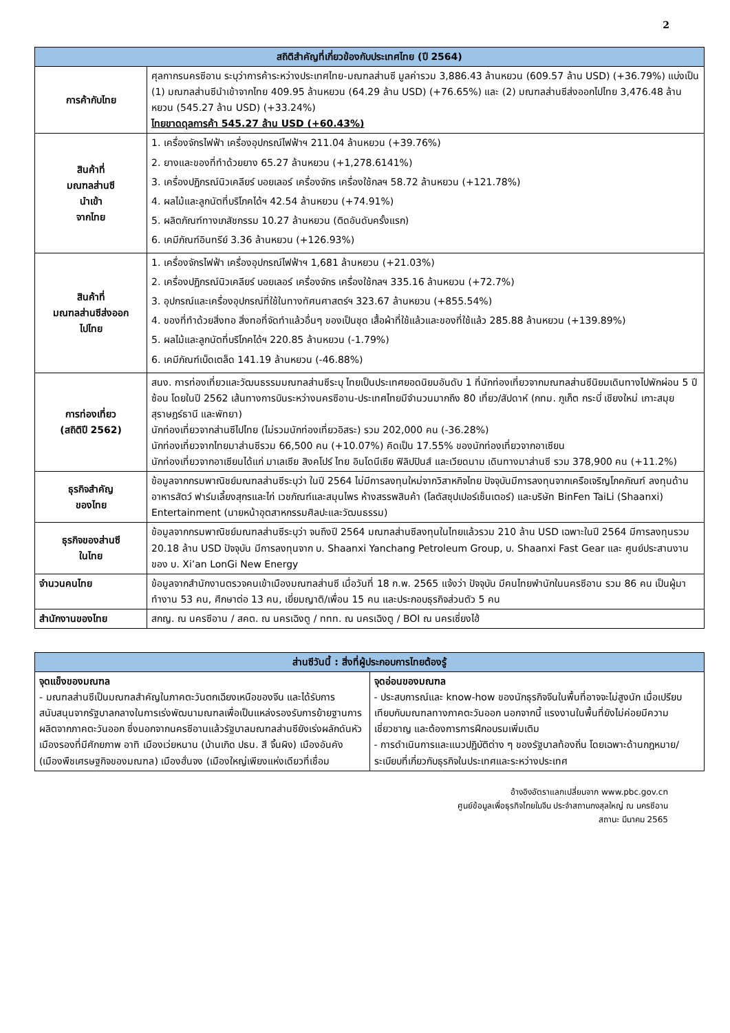2
| สถิติสำคัญที่เกี่ยวข้องกับประเทศไทย (ปี 2564) | |
| --- | --- |
| การค้ากับไทย | ศุลกากรนครซีอาน ระบุว่าการค้าระหว่างประเทศไทย-มณฑลส่านซี มูลค่ารวม 3,886.43 ล้านหยวน (609.57 ล้าน USD) (+36.79%) แบ่งเป็น (1) มณฑลส่านซีนำเข้าจากไทย 409.95 ล้านหยวน (64.29 ล้าน USD) (+76.65%) และ (2) มณฑลส่านซีส่งออกไปไทย 3,476.48 ล้านหยวน (545.27 ล้าน USD) (+33.24%) ไทยขาดดุลการค้า 545.27 ล้าน USD (+60.43%) |
| สินค้าที่ มณฑลส่านซี นำเข้า จากไทย | 1. เครื่องจักรไฟฟ้า เครื่องอุปกรณ์ไฟฟ้าฯ 211.04 ล้านหยวน (+39.76%) 2. ยางและของที่ทำด้วยยาง 65.27 ล้านหยวน (+1,278.6141%) 3. เครื่องปฏิกรณ์นิวเคลียร์ บอยเลอร์ เครื่องจักร เครื่องใช้กลฯ 58.72 ล้านหยวน (+121.78%) 4. ผลไม้และลูกนัตที่บริโภคได้ฯ 42.54 ล้านหยวน (+74.91%) 5. ผลิตภัณฑ์ทางเภสัชกรรม 10.27 ล้านหยวน (ติดอันดับครั้งแรก) 6. เคมีภัณฑ์อินทรีย์ 3.36 ล้านหยวน (+126.93%) |
| สินค้าที่ มณฑลส่านซีส่งออก ไปไทย | 1. เครื่องจักรไฟฟ้า เครื่องอุปกรณ์ไฟฟ้าฯ 1,681 ล้านหยวน (+21.03%) 2. เครื่องปฏิกรณ์นิวเคลียร์ บอยเลอร์ เครื่องจักร เครื่องใช้กลฯ 335.16 ล้านหยวน (+72.7%) 3. อุปกรณ์และเครื่องอุปกรณ์ที่ใช้ในทางทัศนศาสตร์ฯ 323.67 ล้านหยวน (+855.54%) 4. ของที่ทำด้วยสิ่งทอ สิ่งทอที่จัดทำแล้วอื่นๆ ของเป็นชุด เสื้อผ้าที่ใช้แล้วและของที่ใช้แล้ว 285.88 ล้านหยวน (+139.89%) 5. ผลไม้และลูกนัตที่บริโภคได้ฯ 220.85 ล้านหยวน (-1.79%) 6. เคมีภัณฑ์เบ็ดเตล็ด 141.19 ล้านหยวน (-46.88%) |
| การท่องเที่ยว (สถิติปี 2562) | สนง. การท่องเที่ยวและวัฒนธรรมมณฑลส่านซีระบุ ไทยเป็นประเทศยอดนิยมอันดับ 1 ที่นักท่องเที่ยวจากมณฑลส่านซีนิยมเดินทางไปพักผ่อน 5 ปีซ้อน โดยในปี 2562 เส้นทางการบินระหว่างนครซีอาน-ประเทศไทยมีจำนวนมากถึง 80 เที่ยว/สัปดาห์ (กทม. ภูเก็ต กระบี่ เชียงใหม่ เกาะสมุย สุราษฎร์ธานี และพัทยา) นักท่องเที่ยวจากส่านซีไปไทย (ไม่รวมนักท่องเที่ยวอิสระ) รวม 202,000 คน (-36.28%) นักท่องเที่ยวจากไทยมาส่านซีรวม 66,500 คน (+10.07%) คิดเป็น 17.55% ของนักท่องเที่ยวจากอาเซียน นักท่องเที่ยวจากอาเซียนได้แก่ มาเลเซีย สิงคโปร์ ไทย อินโดนีเซีย ฟิลิปปินส์ และเวียดนาม เดินทางมาส่านซี รวม 378,900 คน (+11.2%) |
| ธุรกิจสำคัญ ของไทย | ข้อมูลจากกรมพาณิชย์มณฑลส่านซีระบุว่า ในปี 2564 ไม่มีการลงทุนใหม่จากวิสาหกิจไทย ปัจจุบันมีการลงทุนจากเครือเจริญโภคภัณฑ์ ลงทุนด้านอาหารสัตว์ ฟาร์มเลี้ยงสุกรและไก่ เวชภัณฑ์และสมุนไพร ห้างสรรพสินค้า (โลตัสซุปเปอร์เซ็นเตอร์) และบริษัท BinFen TaiLi (Shaanxi) Entertainment (นายหน้าอุตสาหกรรมศิลปะและวัฒนธรรม) |
| ธุรกิจของส่านซี ในไทย | ข้อมูลจากกรมพาณิชย์มณฑลส่านซีระบุว่า จนถึงปี 2564 มณฑลส่านซีลงทุนในไทยแล้วรวม 210 ล้าน USD เฉพาะในปี 2564 มีการลงทุนรวม 20.18 ล้าน USD ปัจจุบัน มีการลงทุนจาก บ. Shaanxi Yanchang Petroleum Group, บ. Shaanxi Fast Gear และ ศูนย์ประสานงานของ บ. Xi’an LonGi New Energy |
| จำนวนคนไทย | ข้อมูลจากสำนักงานตรวจคนเข้าเมืองมณฑลส่านซี เมื่อวันที่ 18 ก.พ. 2565 แจ้งว่า ปัจจุบัน มีคนไทยพำนักในนครซีอาน รวม 86 คน เป็นผู้มาทำงาน 53 คน, ศึกษาต่อ 13 คน, เยี่ยมญาติ/เพื่อน 15 คน และประกอบธุรกิจส่วนตัว 5 คน |
| สำนักงานของไทย | สกญ. ณ นครซีอาน / สคต. ณ นครเฉิงตู / ททท. ณ นครเฉิงตู / BOI ณ นครเซี่ยงไฮ้ |
| ส่านซีวันนี้ : สิ่งที่ผู้ประกอบการไทยต้องรู้ | |
| --- | --- |
| จุดแข็งของมณฑล - มณฑลส่านซีเป็นมณฑลสำคัญในภาคตะวันตกเฉียงเหนือของจีน และได้รับการสนับสนุนจากรัฐบาลกลางในการเร่งพัฒนามณฑลเพื่อเป็นแหล่งรองรับการย้ายฐานการผลิตจากภาคตะวันออก ซึ่งนอกจากนครซีอานแล้วรัฐบาลมณฑลส่านซียังเร่งผลักดันหัวเมืองรองที่มีศักยภาพ อาทิ เมืองเว่ยหนาน (บ้านเกิด ปธน. สี จิ้นผิง) เมืองอันคัง (เมืองพืชเศรษฐกิจของมณฑล) เมืองฮั่นจง (เมืองใหญ่เพียงแห่งเดียวที่เชื่อม | จุดอ่อนของมณฑล - ประสบการณ์และ know-how ของนักธุรกิจจีนในพื้นที่อาจจะไม่สูงนัก เมื่อเปรียบเทียบกับมณฑลทางภาคตะวันออก นอกจากนี้ แรงงานในพื้นที่ยังไม่ค่อยมีความเชี่ยวชาญ และต้องการการฝึกอบรมเพิ่มเติม - การดำเนินการและแนวปฏิบัติต่าง ๆ ของรัฐบาลท้องถิ่น โดยเฉพาะด้านกฎหมาย/ระเบียบที่เกี่ยวกับธุรกิจในประเทศและระหว่างประเทศ |
อ้างอิงอัตราแลกเปลี่ยนจาก www.pbc.gov.cn
ศูนย์ข้อมูลเพื่อธุรกิจไทยในจีน ประจำสถานกงสุลใหญ่ ณ นครซีอาน
สถานะ มีนาคม 2565